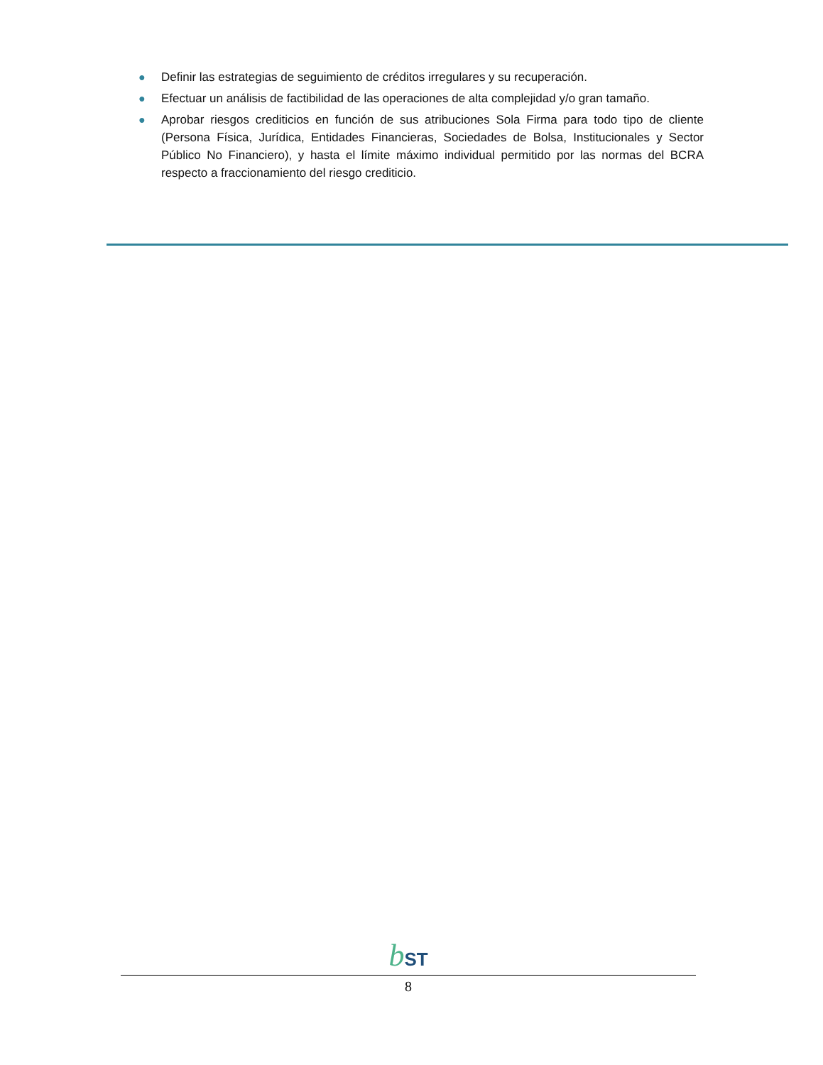● Definir las estrategias de seguimiento de créditos irregulares y su recuperación.
● Efectuar un análisis de factibilidad de las operaciones de alta complejidad y/o gran tamaño.
● Aprobar riesgos crediticios en función de sus atribuciones Sola Firma para todo tipo de cliente (Persona Física, Jurídica, Entidades Financieras, Sociedades de Bolsa, Institucionales y Sector Público No Financiero), y hasta el límite máximo individual permitido por las normas del BCRA respecto a fraccionamiento del riesgo crediticio.
bST
8